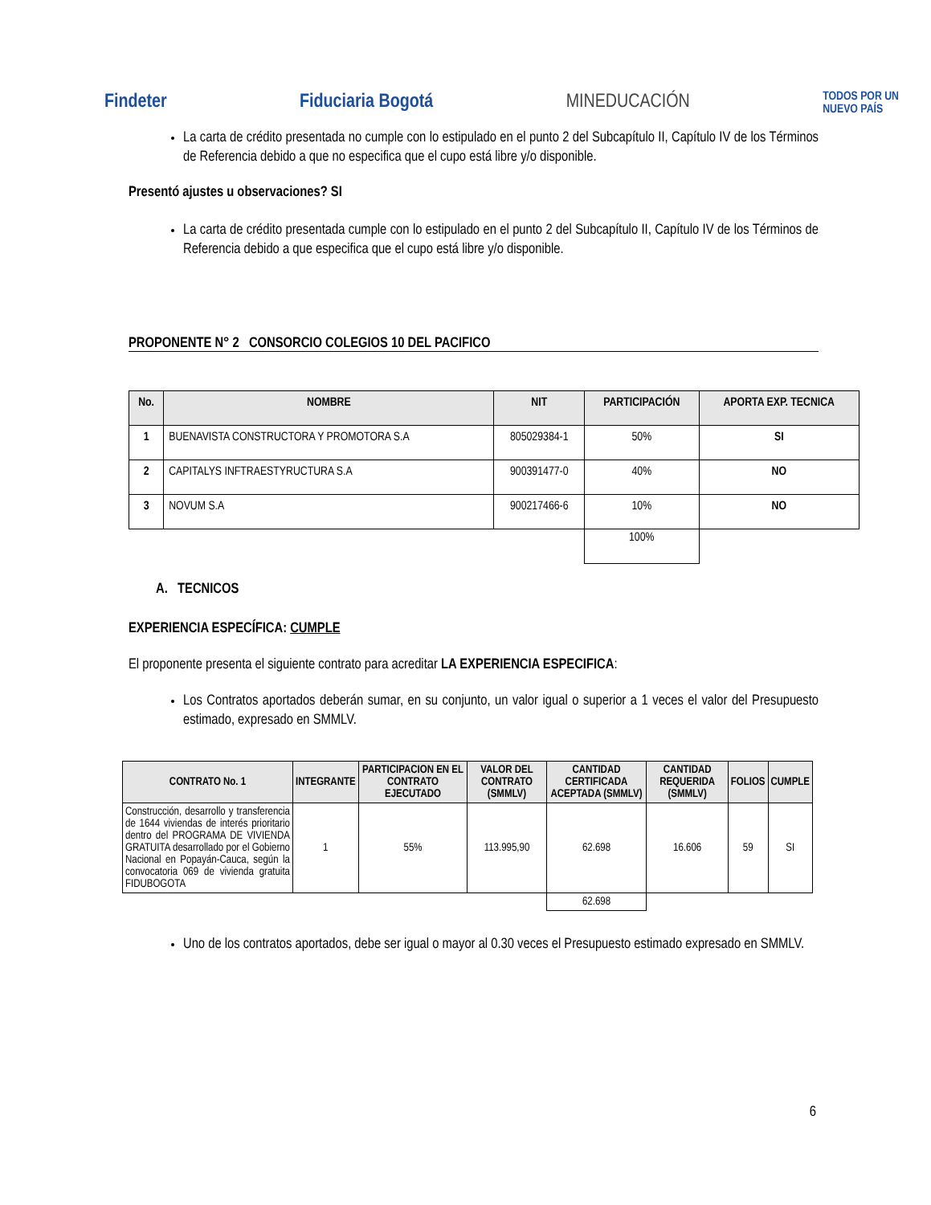Findeter Fiduciaria Bogotá MINEDUCACIÓN
TODOS POR UN
NUEVO PAÍS
La carta de crédito presentada no cumple con lo estipulado en el punto 2 del Subcapítulo II, Capítulo IV de los Términos de Referencia debido a que no especifica que el cupo está libre y/o disponible.
Presentó ajustes u observaciones? SI
La carta de crédito presentada cumple con lo estipulado en el punto 2 del Subcapítulo II, Capítulo IV de los Términos de Referencia debido a que especifica que el cupo está libre y/o disponible.
PROPONENTE N° 2 CONSORCIO COLEGIOS 10 DEL PACIFICO
| No. | NOMBRE | NIT | PARTICIPACIÓN | APORTA EXP. TECNICA |
| --- | --- | --- | --- | --- |
| 1 | BUENAVISTA CONSTRUCTORA Y PROMOTORA S.A | 805029384-1 | 50% | SI |
| 2 | CAPITALYS INFTRAESTYRUCTURA S.A | 900391477-0 | 40% | NO |
| 3 | NOVUM S.A | 900217466-6 | 10% | NO |
| | | | 100% | |
A. TECNICOS
EXPERIENCIA ESPECÍFICA: CUMPLE
El proponente presenta el siguiente contrato para acreditar LA EXPERIENCIA ESPECIFICA:
Los Contratos aportados deberán sumar, en su conjunto, un valor igual o superior a 1 veces el valor del Presupuesto estimado, expresado en SMMLV.
| CONTRATO No. 1 | INTEGRANTE | PARTICIPACION EN EL CONTRATO EJECUTADO | VALOR DEL CONTRATO (SMMLV) | CANTIDAD CERTIFICADA ACEPTADA (SMMLV) | CANTIDAD REQUERIDA (SMMLV) | FOLIOS | CUMPLE |
| --- | --- | --- | --- | --- | --- | --- | --- |
| Construcción, desarrollo y transferencia de 1644 viviendas de interés prioritario dentro del PROGRAMA DE VIVIENDA GRATUITA desarrollado por el Gobierno Nacional en Popayán-Cauca, según la convocatoria 069 de vivienda gratuita FIDUBOGOTA | 1 | 55% | 113.995,90 | 62.698 | 16.606 | 59 | SI |
| | | | | 62.698 | | | |
Uno de los contratos aportados, debe ser igual o mayor al 0.30 veces el Presupuesto estimado expresado en SMMLV.
6